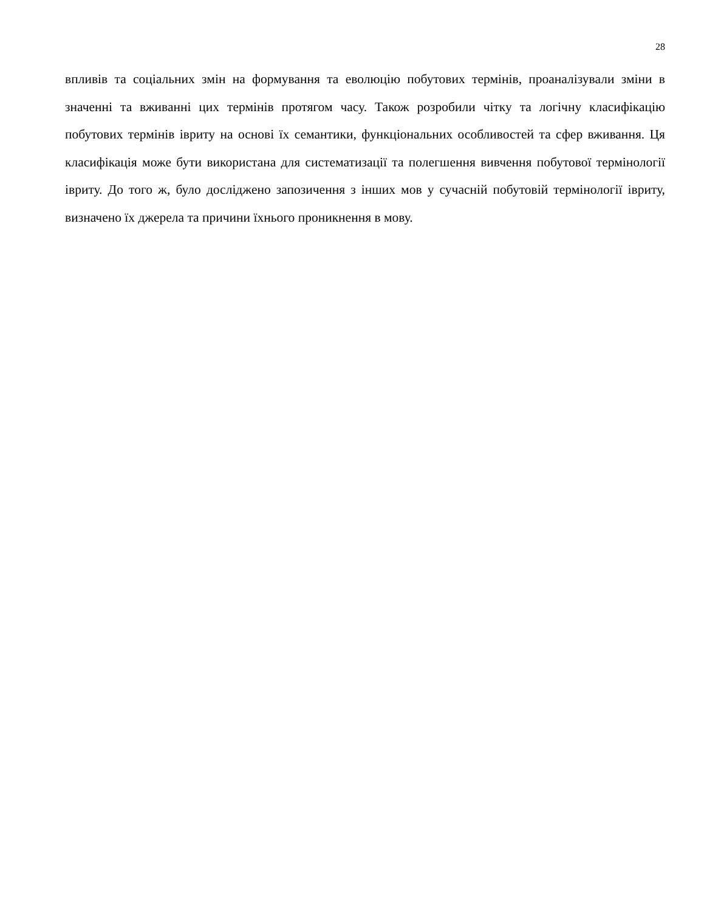28
впливів та соціальних змін на формування та еволюцію побутових термінів, проаналізували зміни в значенні та вживанні цих термінів протягом часу. Також розробили чітку та логічну класифікацію побутових термінів івриту на основі їх семантики, функціональних особливостей та сфер вживання. Ця класифікація може бути використана для систематизації та полегшення вивчення побутової термінології івриту. До того ж, було досліджено запозичення з інших мов у сучасній побутовій термінології івриту, визначено їх джерела та причини їхнього проникнення в мову.